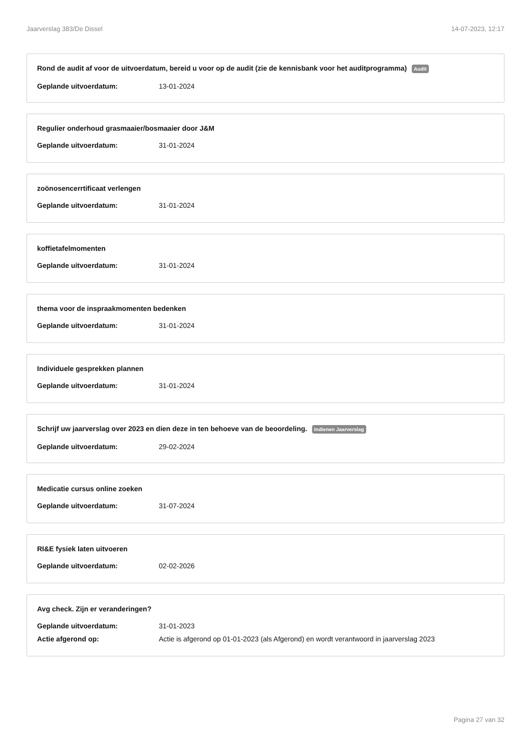Jaarverslag 383/De Dissel 14-07-2023, 12:17
Rond de audit af voor de uitvoerdatum, bereid u voor op de audit (zie de kennisbank voor het auditprogramma) Audit
Geplande uitvoerdatum: 13-01-2024
Regulier onderhoud grasmaaier/bosmaaier door J&M
Geplande uitvoerdatum: 31-01-2024
zoönosencerrtificaat verlengen
Geplande uitvoerdatum: 31-01-2024
koffietafelmomenten
Geplande uitvoerdatum: 31-01-2024
thema voor de inspraakmomenten bedenken
Geplande uitvoerdatum: 31-01-2024
Individuele gesprekken plannen
Geplande uitvoerdatum: 31-01-2024
Schrijf uw jaarverslag over 2023 en dien deze in ten behoeve van de beoordeling. Indienen Jaarverslag
Geplande uitvoerdatum: 29-02-2024
Medicatie cursus online zoeken
Geplande uitvoerdatum: 31-07-2024
RI&E fysiek laten uitvoeren
Geplande uitvoerdatum: 02-02-2026
Avg check. Zijn er veranderingen?
Geplande uitvoerdatum: 31-01-2023
Actie afgerond op: Actie is afgerond op 01-01-2023 (als Afgerond) en wordt verantwoord in jaarverslag 2023
Pagina 27 van 32